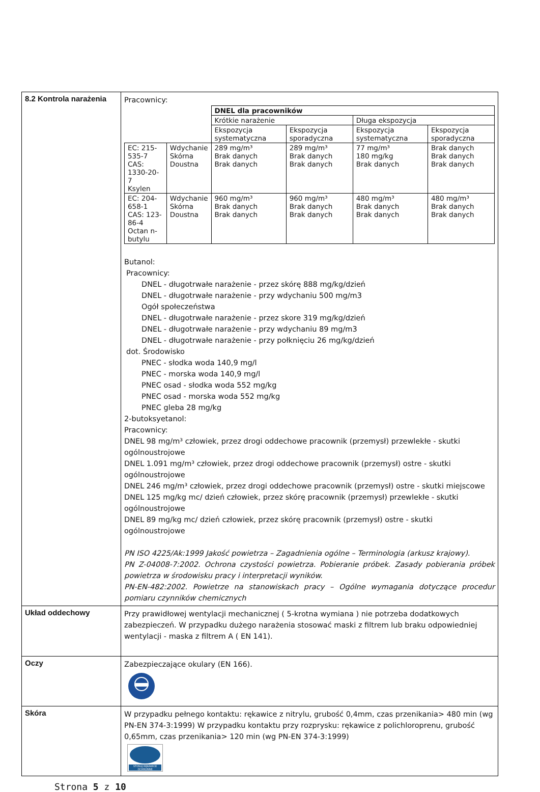| 8.2 Kontrola narażenia | Pracownicy: / / / DNEL dla pracowników / / / / / / / Krótkie narażenie / / Długa ekspozycja / / / / / Ekspozycja systematyczna / Ekspozycja sporadyczna / Ekspozycja systematyczna / Ekspozycja sporadyczna / / EC: 215-535-7 CAS: 1330-20-7 Ksylen / Wdychanie Skórna Doustna / 289 mg/m³ Brak danych Brak danych / 289 mg/m³ Brak danych Brak danych / 77 mg/m³ 180 mg/kg Brak danych / Brak danych Brak danych Brak danych / / EC: 204-658-1 CAS: 123-86-4 Octan n-butylu / Wdychanie Skórna Doustna / 960 mg/m³ Brak danych Brak danych / 960 mg/m³ Brak danych Brak danych / 480 mg/m³ Brak danych Brak danych / 480 mg/m³ Brak danych Brak danych / Butanol: Pracownicy: DNEL - długotrwałe narażenie - przez skórę 888 mg/kg/dzień DNEL - długotrwałe narażenie - przy wdychaniu 500 mg/m3 Ogół społeczeństwa DNEL - długotrwałe narażenie - przez skore 319 mg/kg/dzień DNEL - długotrwałe narażenie - przy wdychaniu 89 mg/m3 DNEL - długotrwałe narażenie - przy połknięciu 26 mg/kg/dzień dot. Środowisko PNEC - słodka woda 140,9 mg/l PNEC - morska woda 140,9 mg/l PNEC osad - słodka woda 552 mg/kg PNEC osad - morska woda 552 mg/kg PNEC gleba 28 mg/kg 2-butoksyetanol: Pracownicy: DNEL 98 mg/m³ człowiek, przez drogi oddechowe pracownik (przemysł) przewlekłe - skutki ogólnoustrojowe DNEL 1.091 mg/m³ człowiek, przez drogi oddechowe pracownik (przemysł) ostre - skutki ogólnoustrojowe DNEL 246 mg/m³ człowiek, przez drogi oddechowe pracownik (przemysł) ostre - skutki miejscowe DNEL 125 mg/kg mc/ dzień człowiek, przez skórę pracownik (przemysł) przewlekłe - skutki ogólnoustrojowe DNEL 89 mg/kg mc/ dzień człowiek, przez skórę pracownik (przemysł) ostre - skutki ogólnoustrojowe PN ISO 4225/Ak:1999 Jakość powietrza – Zagadnienia ogólne – Terminologia (arkusz krajowy). PN Z-04008-7:2002. Ochrona czystości powietrza. Pobieranie próbek. Zasady pobierania próbek powietrza w środowisku pracy i interpretacji wyników. PN-EN-482:2002. Powietrze na stanowiskach pracy – Ogólne wymagania dotyczące procedur pomiaru czynników chemicznych |
| Układ oddechowy | Przy prawidłowej wentylacji mechanicznej ( 5-krotna wymiana ) nie potrzeba dodatkowych zabezpieczeń. W przypadku dużego narażenia stosować maski z filtrem lub braku odpowiedniej wentylacji - maska z filtrem A ( EN 141). |
| Oczy | Zabezpieczające okulary (EN 166). |
| Skóra | W przypadku pełnego kontaktu: rękawice z nitrylu, grubość 0,4mm, czas przenikania> 480 min (wg PN-EN 374-3:1999) W przypadku kontaktu przy rozprysku: rękawice z polichloroprenu, grubość 0,65mm, czas przenikania> 120 min (wg PN-EN 374-3:1999) STOSUJ RĘKAWICE OCHRONNE |
Strona 5 z 10